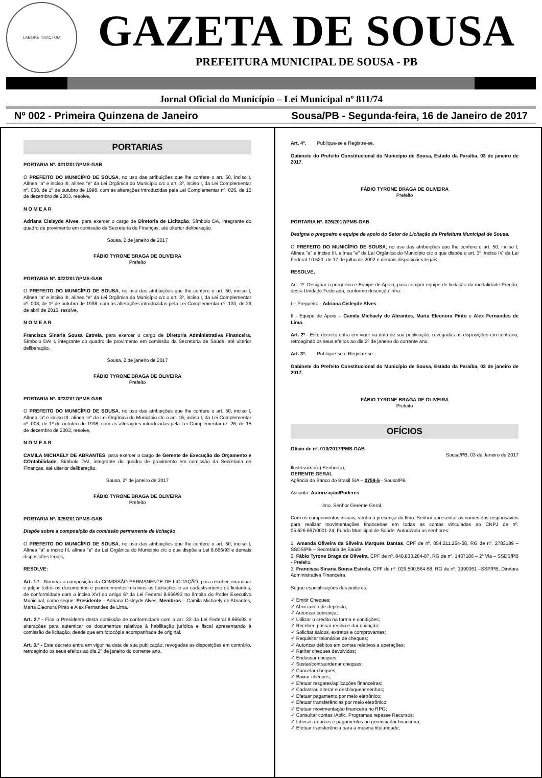LABORE INVICTUM
GAZETA DE SOUSA
PREFEITURA MUNICIPAL DE SOUSA - PB
Jornal Oficial do Município – Lei Municipal nº 811/74
Nº 002 - Primeira Quinzena de Janeiro Sousa/PB - Segunda-feira, 16 de Janeiro de 2017
PORTARIAS
PORTARIA Nº. 021/2017/PMS-GAB
O PREFEITO DO MUNICÍPIO DE SOUSA, no uso das atribuições que lhe confere o art. 50, inciso I, Alínea "a" e inciso III, alínea "e" da Lei Orgânica do Município c/c o art. 3º, inciso I, da Lei Complementar nº. 008, de 1º de outubro de 1998, com as alterações introduzidas pela Lei Complementar nº. 026, de 15 de dezembro de 2003, resolve,
N O M E A R
Adriana Cisleyde Alves, para exercer o cargo de Diretoria de Licitação, Símbolo DA, integrante do quadro de provimento em comissão da Secretaria de Finanças, até ulterior deliberação.
Sousa, 2 de janeiro de 2017
FÁBIO TYRONE BRAGA DE OLIVEIRA
Prefeito
PORTARIA Nº. 022/2017/PMS-GAB
O PREFEITO DO MUNICÍPIO DE SOUSA, no uso das atribuições que lhe confere o art. 50, inciso I, Alínea "a" e inciso III, alínea "e" da Lei Orgânica do Município c/c o art. 3º, inciso I, da Lei Complementar nº. 008, de 1º de outubro de 1998, com as alterações introduzidas pela Lei Complementar nº. 133, de 29 de abril de 2015, resolve,
N O M E A R
Francisca Sinaria Sousa Estrela, para exercer o cargo de Diretoria Administrativa Financeira, Símbolo DAI I, integrante do quadro de provimento em comissão da Secretaria de Saúde, até ulterior deliberação.
Sousa, 2 de janeiro de 2017
FÁBIO TYRONE BRAGA DE OLIVEIRA
Prefeito
PORTARIA Nº. 023/2017/PMS-GAB
O PREFEITO DO MUNICÍPIO DE SOUSA, no uso das atribuições que lhe confere o art. 50, inciso I, Alínea "a" e inciso III, alínea "e" da Lei Orgânica do Município c/c o art. 16, inciso I, da Lei Complementar nº. 008, de 1º de outubro de 1998, com as alterações introduzidas pela Lei Complementar nº. 26, de 15 de dezembro de 2003, resolve,
N O M E A R
CAMILA MICHAELY DE ABRANTES, para exercer o cargo de Gerente de Execução do Orçamento e COntabilidade, Símbolo DAI, integrante do quadro de provimento em comissão da Secretaria de Finanças, até ulterior deliberação.
Sousa, 2º de janeiro de 2017
FÁBIO TYRONE BRAGA DE OLIVEIRA
Prefeito
PORTARIA Nº. 025/2017/PMS-GAB
Dispõe sobre a composição da comissão permanente de licitação.
O PREFEITO DO MUNICÍPIO DE SOUSA, no uso das atribuições que lhe confere o art. 50, inciso I, Alínea "a" e inciso III, alínea "e" da Lei Orgânica do Município c/c o que dispõe a Lei 8.666/93 e demais disposições legais,
RESOLVE:
Art. 1.º - Nomear a composição da COMISSÃO PERMANENTE DE LICITAÇÃO, para receber, examinar e julgar todos os documentos e procedimentos relativos às Licitações e ao cadastramento de licitantes, de conformidade com o inciso XVI do artigo 6º da Lei Federal 8.666/93 no âmbito do Poder Executivo Municipal, como segue: Presidente – Adriana Cisleyde Alves, Membros – Camila Michaely de Abrantes, Marta Eleonora Pinto e Alex Fernandes de Lima.
Art. 2.º - Fica o Presidente desta comissão de conformidade com o art. 32 da Lei Federal 8.666/93 e alterações para autenticar os documentos relativos à habilitação jurídica e fiscal apresentando à comissão de licitação, desde que em fotocópia acompanhada de original.
Art. 3.º - Este decreto entra em vigor na data de sua publicação, revogadas as disposições em contrário, retroagindo os seus efeitos ao dia 2º de janeiro do corrente ano.
Art. 4º. Publique-se e Registre-se.
Gabinete do Prefeito Constitucional do Município de Sousa, Estado da Paraíba, 03 de janeiro de 2017.
FÁBIO TYRONE BRAGA DE OLIVEIRA
Prefeito
PORTARIA Nº. 026/2017/PMS-GAB
Designa o pregoeiro e equipe de apoio do Setor de Licitação da Prefeitura Municipal de Sousa.
O PREFEITO DO MUNICÍPIO DE SOUSA, no uso das atribuições que lhe confere o art. 50, inciso I, Alínea "a" e inciso III, alínea "e" da Lei Orgânica do Município c/c o que dispõe o art. 3º, inciso IV, da Lei Federal 10.520, de 17 de julho de 2002 e demais disposições legais,
RESOLVE,
Art. 1º. Designar o pregoeiro e Equipe de Apoio, para compor equipe de licitação da modalidade Pregão, desta Unidade Federada, conforme descrição infra:
I – Pregoeiro - Adriana Cisleyde Alves.
II - Equipe de Apoio – Camila Michaely de Abrantes, Marta Eleonora Pinto e Alex Fernandes de Lima.
Art. 2º - Este decreto entra em vigor na data de sua publicação, revogadas as disposições em contrário, retroagindo os seus efeitos ao dia 2º de janeiro do corrente ano.
Art. 3º. Publique-se e Registre-se.
Gabinete do Prefeito Constitucional do Município de Sousa, Estado da Paraíba, 03 de janeiro de 2017.
FÁBIO TYRONE BRAGA DE OLIVEIRA
Prefeito
OFÍCIOS
Ofício de nº. 010/2017/PMS-GAB
Sousa/PB, 03 de Janeiro de 2017
Ilustríssimo(a) Senhor(a),
GERENTE GERAL
Agência do Banco do Brasil S/A – 0759-5 - Sousa/PB
Assunto: Autorização/Poderes
Ilmo. Senhor Gerente Geral,
Com os cumprimentos iniciais, venho à presença do Ilmo. Senhor apresentar os nomes dos responsáveis para realizar movimentações financeiras em todas as contas vinculadas ao CNPJ de nº. 05.626.697/0001-24, Fundo Municipal de Saúde. Autorizado os senhores:
1. Amanda Oliveira da Silveira Marques Dantas, CPF de nº. 054.211.254-08, RG de nº. 2783189 – SSDS/PB – Secretária de Saúde.
2. Fábio Tyrone Braga de Oliveira, CPF de nº. 840.833.284-87, RG de nº. 1437186 – 2ª Via – SSDS/PB - Prefeito.
3. Francisca Sinaria Sousa Estrela, CPF de nº. 029.500.564-58, RG de nº. 1999361 –SSP/PB, Diretora Administrativa Financeira.
Segue especificações dos poderes:
✓ Emitir Cheques;
✓ Abrir conta de depósito;
✓ Autorizar cobrança;
✓ Utilizar o crédito na forma e condições;
✓ Receber, passar recibo e dar quitação;
✓ Solicitar saldos, extratos e comprovantes;
✓ Requisitar talonários de cheques;
✓ Autorizar débitos em contas relativos a operações;
✓ Retirar cheques devolvidos;
✓ Endossar cheques;
✓ Sustar/contraordenar cheques;
✓ Cancelar cheques;
✓ Baixar cheques;
✓ Efetuar resgates/aplicações financeiras;
✓ Cadastrar, alterar e desbloquear senhas;
✓ Efetuar pagamento por meio eletrônico;
✓ Efetuar transferências por meio eletrônico;
✓ Efetuar movimentação financeira no RPG;
✓ Consultar contas /Aplic. Programas repasse Recursos;
✓ Liberar arquivos e pagamentos no gerenciador financeiro;
✓ Efetuar transferência para a mesma titularidade;